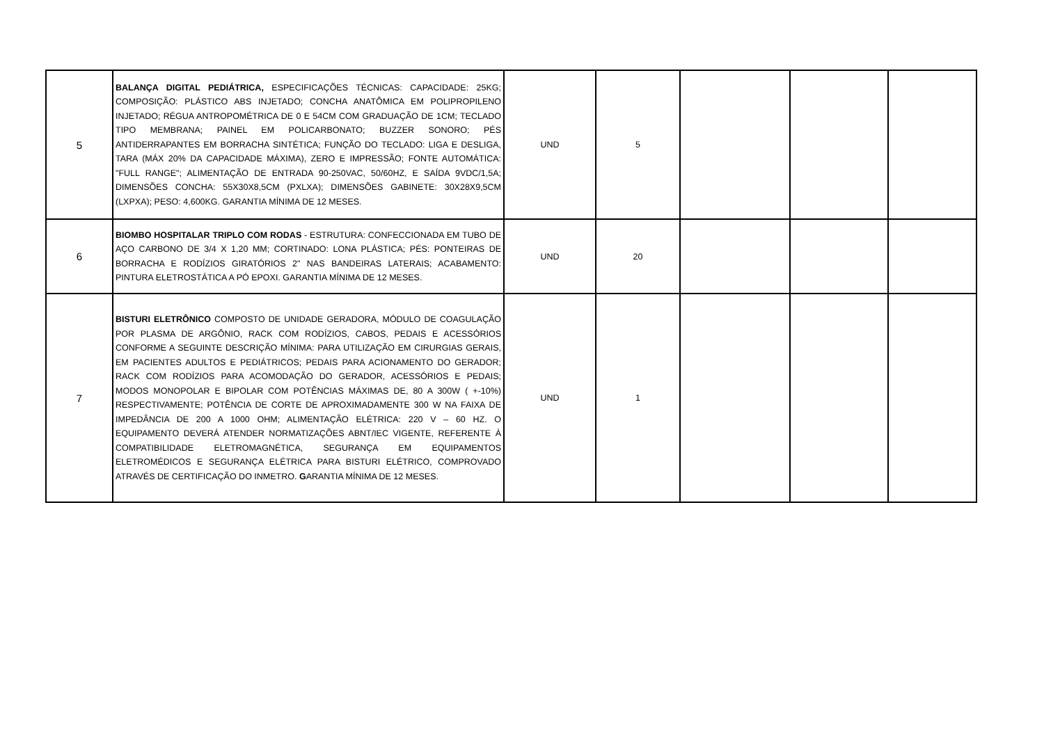| 5 | BALANÇA DIGITAL PEDIÁTRICA, ESPECIFICAÇÕES TÉCNICAS: CAPACIDADE: 25KG; COMPOSIÇÃO: PLÁSTICO ABS INJETADO; CONCHA ANATÔMICA EM POLIPROPILENO INJETADO; RÉGUA ANTROPOMÉTRICA DE 0 E 54CM COM GRADUAÇÃO DE 1CM; TECLADO TIPO MEMBRANA; PAINEL EM POLICARBONATO; BUZZER SONORO; PÉS ANTIDERRAPANTES EM BORRACHA SINTÉTICA; FUNÇÃO DO TECLADO: LIGA E DESLIGA, TARA (MÁX 20% DA CAPACIDADE MÁXIMA), ZERO E IMPRESSÃO; FONTE AUTOMÁTICA: "FULL RANGE"; ALIMENTAÇÃO DE ENTRADA 90-250VAC, 50/60HZ, E SAÍDA 9VDC/1,5A; DIMENSÕES CONCHA: 55X30X8,5CM (PXLXA); DIMENSÕES GABINETE: 30X28X9,5CM (LXPXA); PESO: 4,600KG. GARANTIA MÍNIMA DE 12 MESES. | UND | 5 | | | |
| 6 | BIOMBO HOSPITALAR TRIPLO COM RODAS - ESTRUTURA: CONFECCIONADA EM TUBO DE AÇO CARBONO DE 3/4 X 1,20 MM; CORTINADO: LONA PLÁSTICA; PÉS: PONTEIRAS DE BORRACHA E RODÍZIOS GIRATÓRIOS 2" NAS BANDEIRAS LATERAIS; ACABAMENTO: PINTURA ELETROSTÁTICA A PÓ EPOXI. GARANTIA MÍNIMA DE 12 MESES. | UND | 20 | | | |
| 7 | BISTURI ELETRÔNICO COMPOSTO DE UNIDADE GERADORA, MÓDULO DE COAGULAÇÃO POR PLASMA DE ARGÔNIO, RACK COM RODÍZIOS, CABOS, PEDAIS E ACESSÓRIOS CONFORME A SEGUINTE DESCRIÇÃO MÍNIMA: PARA UTILIZAÇÃO EM CIRURGIAS GERAIS, EM PACIENTES ADULTOS E PEDIÁTRICOS; PEDAIS PARA ACIONAMENTO DO GERADOR; RACK COM RODÍZIOS PARA ACOMODAÇÃO DO GERADOR, ACESSÓRIOS E PEDAIS; MODOS MONOPOLAR E BIPOLAR COM POTÊNCIAS MÁXIMAS DE, 80 A 300W ( +-10%) RESPECTIVAMENTE; POTÊNCIA DE CORTE DE APROXIMADAMENTE 300 W NA FAIXA DE IMPEDÂNCIA DE 200 A 1000 OHM; ALIMENTAÇÃO ELÉTRICA: 220 V – 60 HZ. O EQUIPAMENTO DEVERÁ ATENDER NORMATIZAÇÕES ABNT/IEC VIGENTE, REFERENTE À COMPATIBILIDADE ELETROMAGNÉTICA, SEGURANÇA EM EQUIPAMENTOS ELETROMÉDICOS E SEGURANÇA ELÉTRICA PARA BISTURI ELÉTRICO, COMPROVADO ATRAVÉS DE CERTIFICAÇÃO DO INMETRO. G ARANTIA MÍNIMA DE 12 MESES. | UND | 1 | | | |